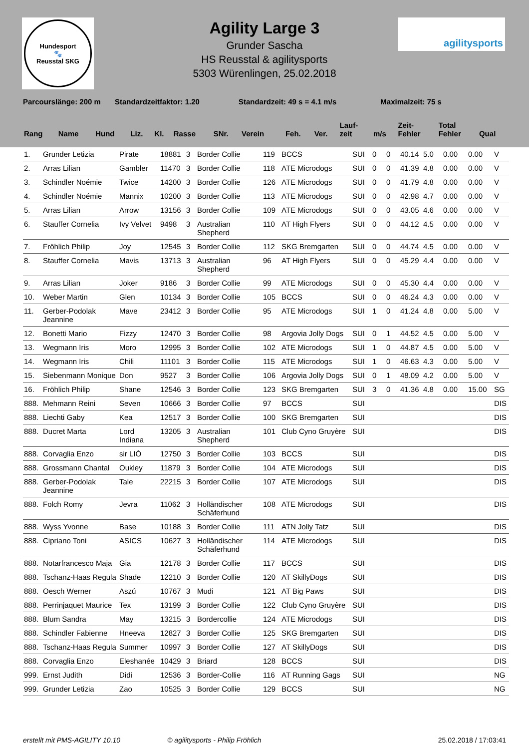Hundesport
🐾
Reusstal SKG
agilitysports
Agility Large 3
Grunder Sascha
HS Reusstal & agilitysports
5303 Würenlingen, 25.02.2018
Parcourslänge: 200 m Standardzeitfaktor: 1.20 Standardzeit: 49 s = 4.1 m/s Maximalzeit: 75 s
| Rang | Name | Hund | Liz. | Kl. | Rasse | SNr. | Verein | | Feh. | Ver. | Lauf- zeit | m/s | Zeit- Fehler | Total Fehler | Qual |
| --- | --- | --- | --- | --- | --- | --- | --- | --- | --- | --- | --- | --- | --- | --- | --- |
| 1. | Grunder Letizia | Pirate | 18881 | 3 | Border Collie | 119 | BCCS | SUI | 0 | 0 | 40.14 | 5.0 | 0.00 | 0.00 | V |
| 2. | Arras Lilian | Gambler | 11470 | 3 | Border Collie | 118 | ATE Microdogs | SUI | 0 | 0 | 41.39 | 4.8 | 0.00 | 0.00 | V |
| 3. | Schindler Noémie | Twice | 14200 | 3 | Border Collie | 126 | ATE Microdogs | SUI | 0 | 0 | 41.79 | 4.8 | 0.00 | 0.00 | V |
| 4. | Schindler Noémie | Mannix | 10200 | 3 | Border Collie | 113 | ATE Microdogs | SUI | 0 | 0 | 42.98 | 4.7 | 0.00 | 0.00 | V |
| 5. | Arras Lilian | Arrow | 13156 | 3 | Border Collie | 109 | ATE Microdogs | SUI | 0 | 0 | 43.05 | 4.6 | 0.00 | 0.00 | V |
| 6. | Stauffer Cornelia | Ivy Velvet | 9498 | 3 | Australian Shepherd | 110 | AT High Flyers | SUI | 0 | 0 | 44.12 | 4.5 | 0.00 | 0.00 | V |
| 7. | Fröhlich Philip | Joy | 12545 | 3 | Border Collie | 112 | SKG Bremgarten | SUI | 0 | 0 | 44.74 | 4.5 | 0.00 | 0.00 | V |
| 8. | Stauffer Cornelia | Mavis | 13713 | 3 | Australian Shepherd | 96 | AT High Flyers | SUI | 0 | 0 | 45.29 | 4.4 | 0.00 | 0.00 | V |
| 9. | Arras Lilian | Joker | 9186 | 3 | Border Collie | 99 | ATE Microdogs | SUI | 0 | 0 | 45.30 | 4.4 | 0.00 | 0.00 | V |
| 10. | Weber Martin | Glen | 10134 | 3 | Border Collie | 105 | BCCS | SUI | 0 | 0 | 46.24 | 4.3 | 0.00 | 0.00 | V |
| 11. | Gerber-Podolak Jeannine | Mave | 23412 | 3 | Border Collie | 95 | ATE Microdogs | SUI | 1 | 0 | 41.24 | 4.8 | 0.00 | 5.00 | V |
| 12. | Bonetti Mario | Fizzy | 12470 | 3 | Border Collie | 98 | Argovia Jolly Dogs | SUI | 0 | 1 | 44.52 | 4.5 | 0.00 | 5.00 | V |
| 13. | Wegmann Iris | Moro | 12995 | 3 | Border Collie | 102 | ATE Microdogs | SUI | 1 | 0 | 44.87 | 4.5 | 0.00 | 5.00 | V |
| 14. | Wegmann Iris | Chili | 11101 | 3 | Border Collie | 115 | ATE Microdogs | SUI | 1 | 0 | 46.63 | 4.3 | 0.00 | 5.00 | V |
| 15. | Siebenmann Monique | Don | 9527 | 3 | Border Collie | 106 | Argovia Jolly Dogs | SUI | 0 | 1 | 48.09 | 4.2 | 0.00 | 5.00 | V |
| 16. | Fröhlich Philip | Shane | 12546 | 3 | Border Collie | 123 | SKG Bremgarten | SUI | 3 | 0 | 41.36 | 4.8 | 0.00 | 15.00 | SG |
| 888. | Mehmann Reini | Seven | 10666 | 3 | Border Collie | 97 | BCCS | SUI | | | | | | | DIS |
| 888. | Liechti Gaby | Kea | 12517 | 3 | Border Collie | 100 | SKG Bremgarten | SUI | | | | | | | DIS |
| 888. | Ducret Marta | Lord Indiana | 13205 | 3 | Australian Shepherd | 101 | Club Cyno Gruyère | SUI | | | | | | | DIS |
| 888. | Corvaglia Enzo | sir LIÒ | 12750 | 3 | Border Collie | 103 | BCCS | SUI | | | | | | | DIS |
| 888. | Grossmann Chantal | Oukley | 11879 | 3 | Border Collie | 104 | ATE Microdogs | SUI | | | | | | | DIS |
| 888. | Gerber-Podolak Jeannine | Tale | 22215 | 3 | Border Collie | 107 | ATE Microdogs | SUI | | | | | | | DIS |
| 888. | Folch Romy | Jevra | 11062 | 3 | Holländischer Schäferhund | 108 | ATE Microdogs | SUI | | | | | | | DIS |
| 888. | Wyss Yvonne | Base | 10188 | 3 | Border Collie | 111 | ATN Jolly Tatz | SUI | | | | | | | DIS |
| 888. | Cipriano Toni | ASICS | 10627 | 3 | Holländischer Schäferhund | 114 | ATE Microdogs | SUI | | | | | | | DIS |
| 888. | Notarfrancesco Maja | Gia | 12178 | 3 | Border Collie | 117 | BCCS | SUI | | | | | | | DIS |
| 888. | Tschanz-Haas Regula | Shade | 12210 | 3 | Border Collie | 120 | AT SkillyDogs | SUI | | | | | | | DIS |
| 888. | Oesch Werner | Aszú | 10767 | 3 | Mudi | 121 | AT Big Paws | SUI | | | | | | | DIS |
| 888. | Perrinjaquet Maurice | Tex | 13199 | 3 | Border Collie | 122 | Club Cyno Gruyère | SUI | | | | | | | DIS |
| 888. | Blum Sandra | May | 13215 | 3 | Bordercollie | 124 | ATE Microdogs | SUI | | | | | | | DIS |
| 888. | Schindler Fabienne | Hneeva | 12827 | 3 | Border Collie | 125 | SKG Bremgarten | SUI | | | | | | | DIS |
| 888. | Tschanz-Haas Regula | Summer | 10997 | 3 | Border Collie | 127 | AT SkillyDogs | SUI | | | | | | | DIS |
| 888. | Corvaglia Enzo | Eleshanée | 10429 | 3 | Briard | 128 | BCCS | SUI | | | | | | | DIS |
| 999. | Ernst Judith | Didi | 12536 | 3 | Border-Collie | 116 | AT Running Gags | SUI | | | | | | | NG |
| 999. | Grunder Letizia | Zao | 10525 | 3 | Border Collie | 129 | BCCS | SUI | | | | | | | NG |
erstellt mit PMS-AGILITY 10.10 © agilitysports - Philip Fröhlich 25.02.2018 / 17:03:41